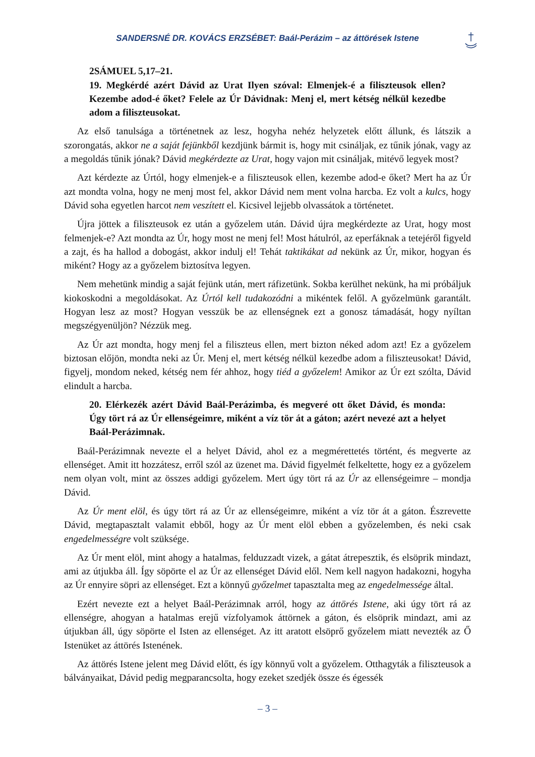SANDERSNÉ DR. KOVÁCS ERZSÉBET: Baál-Perázim – az áttörések Istene
2SÁMUEL 5,17–21.
19. Megkérdé azért Dávid az Urat Ilyen szóval: Elmenjek-é a filiszteusok ellen? Kezembe adod-é őket? Felele az Úr Dávidnak: Menj el, mert kétség nélkül kezedbe adom a filiszteusokat.
Az első tanulsága a történetnek az lesz, hogyha nehéz helyzetek előtt állunk, és látszik a szorongatás, akkor ne a saját fejünkből kezdjünk bármit is, hogy mit csináljak, ez tűnik jónak, vagy az a megoldás tűnik jónak? Dávid megkérdezte az Urat, hogy vajon mit csináljak, mitévő legyek most?
Azt kérdezte az Úrtól, hogy elmenjek-e a filiszteusok ellen, kezembe adod-e őket? Mert ha az Úr azt mondta volna, hogy ne menj most fel, akkor Dávid nem ment volna harcba. Ez volt a kulcs, hogy Dávid soha egyetlen harcot nem veszített el. Kicsivel lejjebb olvassátok a történetet.
Újra jöttek a filiszteusok ez után a győzelem után. Dávid újra megkérdezte az Urat, hogy most felmenjek-e? Azt mondta az Úr, hogy most ne menj fel! Most hátulról, az eperfáknak a tetejéről figyeld a zajt, és ha hallod a dobogást, akkor indulj el! Tehát taktikákat ad nekünk az Úr, mikor, hogyan és miként? Hogy az a győzelem biztosítva legyen.
Nem mehetünk mindig a saját fejünk után, mert ráfizetünk. Sokba kerülhet nekünk, ha mi próbáljuk kiokoskodni a megoldásokat. Az Úrtól kell tudakozódni a mikéntek felől. A győzelmünk garantált. Hogyan lesz az most? Hogyan vesszük be az ellenségnek ezt a gonosz támadását, hogy nyíltan megszégyenüljön? Nézzük meg.
Az Úr azt mondta, hogy menj fel a filiszteus ellen, mert bizton néked adom azt! Ez a győzelem biztosan előjön, mondta neki az Úr. Menj el, mert kétség nélkül kezedbe adom a filiszteusokat! Dávid, figyelj, mondom neked, kétség nem fér ahhoz, hogy tiéd a győzelem! Amikor az Úr ezt szólta, Dávid elindult a harcba.
20. Elérkezék azért Dávid Baál-Perázimba, és megveré ott őket Dávid, és monda: Úgy tört rá az Úr ellenségeimre, miként a víz tör át a gáton; azért nevezé azt a helyet Baál-Perázimnak.
Baál-Perázimnak nevezte el a helyet Dávid, ahol ez a megmérettetés történt, és megverte az ellenséget. Amit itt hozzátesz, erről szól az üzenet ma. Dávid figyelmét felkeltette, hogy ez a győzelem nem olyan volt, mint az összes addigi győzelem. Mert úgy tört rá az Úr az ellenségeimre – mondja Dávid.
Az Úr ment elöl, és úgy tört rá az Úr az ellenségeimre, miként a víz tör át a gáton. Észrevette Dávid, megtapasztalt valamit ebből, hogy az Úr ment elöl ebben a győzelemben, és neki csak engedelmességre volt szüksége.
Az Úr ment elöl, mint ahogy a hatalmas, felduzzadt vizek, a gátat átrepesztik, és elsöprik mindazt, ami az útjukba áll. Így söpörte el az Úr az ellenséget Dávid elől. Nem kell nagyon hadakozni, hogyha az Úr ennyire söpri az ellenséget. Ezt a könnyű győzelmet tapasztalta meg az engedelmessége által.
Ezért nevezte ezt a helyet Baál-Perázimnak arról, hogy az áttörés Istene, aki úgy tört rá az ellenségre, ahogyan a hatalmas erejű vízfolyamok áttörnek a gáton, és elsöprik mindazt, ami az útjukban áll, úgy söpörte el Isten az ellenséget. Az itt aratott elsöprő győzelem miatt nevezték az Ő Istenüket az áttörés Istenének.
Az áttörés Istene jelent meg Dávid előtt, és így könnyű volt a győzelem. Otthagyták a filiszteusok a bálványaikat, Dávid pedig megparancsolta, hogy ezeket szedjék össze és égessék
– 3 –